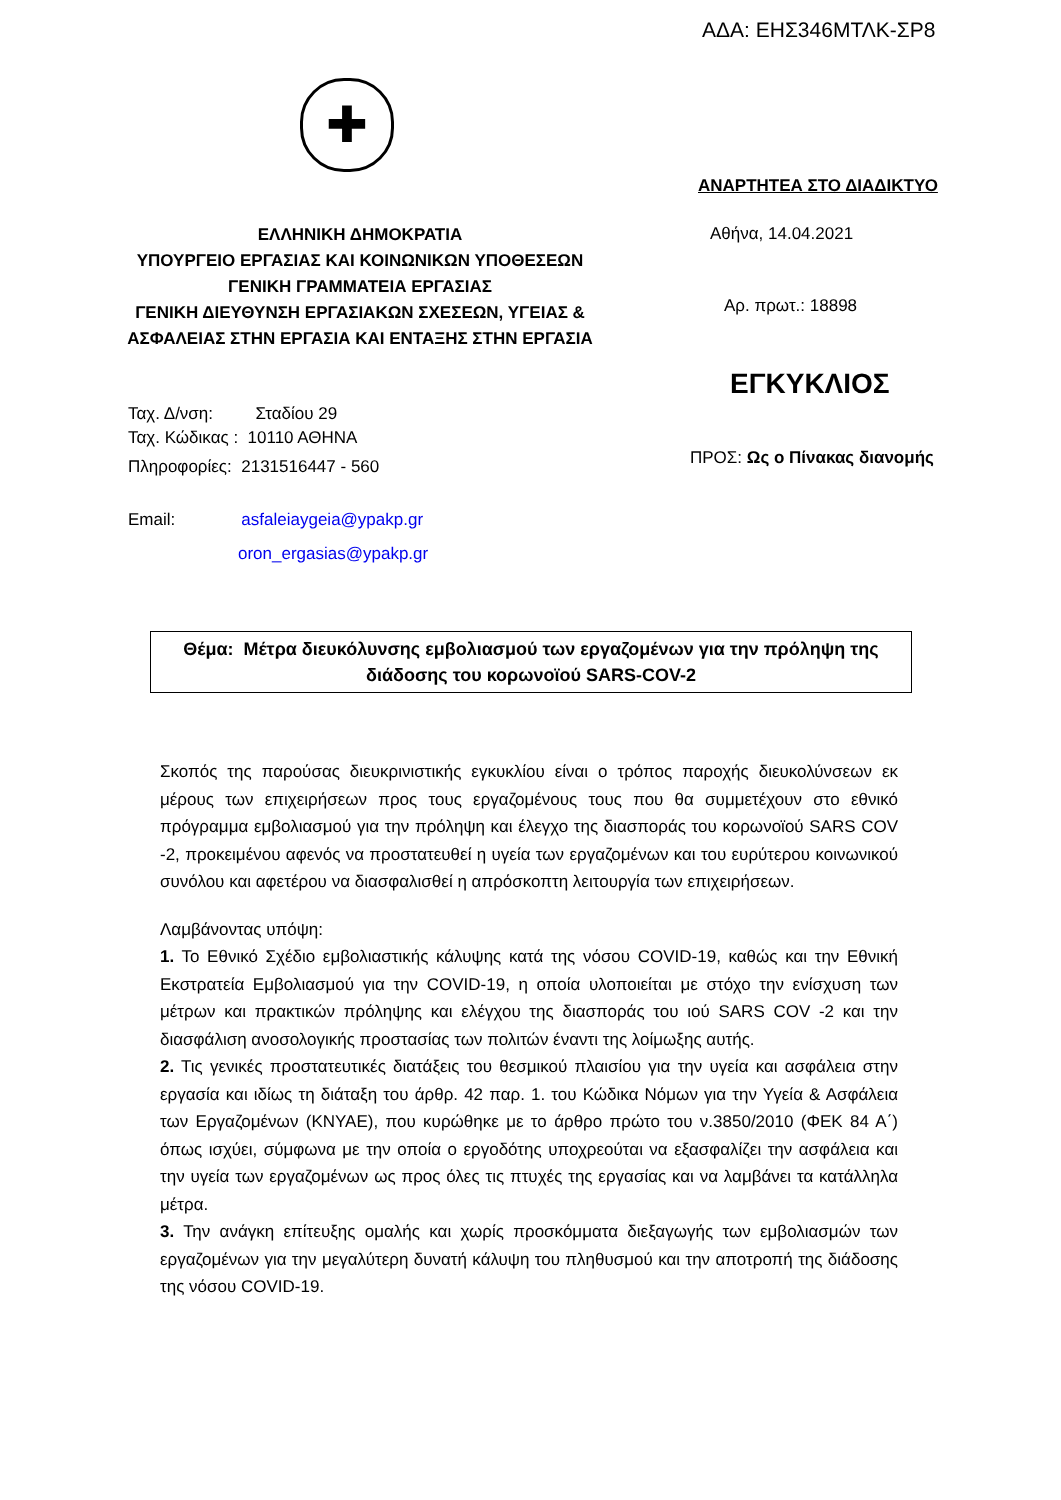ΑΔΑ: ΕΗΣ346ΜΤΛΚ-ΣΡ8
✚
ΕΛΛΗΝΙΚΗ ΔΗΜΟΚΡΑΤΙΑ
ΥΠΟΥΡΓΕΙΟ ΕΡΓΑΣΙΑΣ ΚΑΙ ΚΟΙΝΩΝΙΚΩΝ ΥΠΟΘΕΣΕΩΝ
ΓΕΝΙΚΗ ΓΡΑΜΜΑΤΕΙΑ ΕΡΓΑΣΙΑΣ
ΓΕΝΙΚΗ ΔΙΕΥΘΥΝΣΗ ΕΡΓΑΣΙΑΚΩΝ ΣΧΕΣΕΩΝ, ΥΓΕΙΑΣ &
ΑΣΦΑΛΕΙΑΣ ΣΤΗΝ ΕΡΓΑΣΙΑ ΚΑΙ ΕΝΤΑΞΗΣ ΣΤΗΝ ΕΡΓΑΣΙΑ
Ταχ. Δ/νση: Σταδίου 29
Ταχ. Κώδικας : 10110 ΑΘΗΝΑ
Πληροφορίες: 2131516447 - 560
Email: asfaleiaygeia@ypakp.gr
oron_ergasias@ypakp.gr
ΑΝΑΡΤΗΤΕΑ ΣΤΟ ΔΙΑΔΙΚΤΥΟ
Αθήνα, 14.04.2021
Αρ. πρωτ.: 18898
ΕΓΚΥΚΛΙΟΣ
ΠΡΟΣ: Ως ο Πίνακας διανομής
Θέμα: Μέτρα διευκόλυνσης εμβολιασμού των εργαζομένων για την πρόληψη της διάδοσης του κορωνοϊού SARS-COV-2
Σκοπός της παρούσας διευκρινιστικής εγκυκλίου είναι ο τρόπος παροχής διευκολύνσεων εκ μέρους των επιχειρήσεων προς τους εργαζομένους τους που θα συμμετέχουν στο εθνικό πρόγραμμα εμβολιασμού για την πρόληψη και έλεγχο της διασποράς του κορωνοϊού SARS COV -2, προκειμένου αφενός να προστατευθεί η υγεία των εργαζομένων και του ευρύτερου κοινωνικού συνόλου και αφετέρου να διασφαλισθεί η απρόσκοπτη λειτουργία των επιχειρήσεων.
Λαμβάνοντας υπόψη:
1. Το Εθνικό Σχέδιο εμβολιαστικής κάλυψης κατά της νόσου COVID-19, καθώς και την Εθνική Εκστρατεία Εμβολιασμού για την COVID-19, η οποία υλοποιείται με στόχο την ενίσχυση των μέτρων και πρακτικών πρόληψης και ελέγχου της διασποράς του ιού SARS COV -2 και την διασφάλιση ανοσολογικής προστασίας των πολιτών έναντι της λοίμωξης αυτής.
2. Τις γενικές προστατευτικές διατάξεις του θεσμικού πλαισίου για την υγεία και ασφάλεια στην εργασία και ιδίως τη διάταξη του άρθρ. 42 παρ. 1. του Κώδικα Νόμων για την Υγεία & Ασφάλεια των Εργαζομένων (ΚΝΥΑΕ), που κυρώθηκε με το άρθρο πρώτο του ν.3850/2010 (ΦΕΚ 84 Α΄) όπως ισχύει, σύμφωνα με την οποία ο εργοδότης υποχρεούται να εξασφαλίζει την ασφάλεια και την υγεία των εργαζομένων ως προς όλες τις πτυχές της εργασίας και να λαμβάνει τα κατάλληλα μέτρα.
3. Την ανάγκη επίτευξης ομαλής και χωρίς προσκόμματα διεξαγωγής των εμβολιασμών των εργαζομένων για την μεγαλύτερη δυνατή κάλυψη του πληθυσμού και την αποτροπή της διάδοσης της νόσου COVID-19.